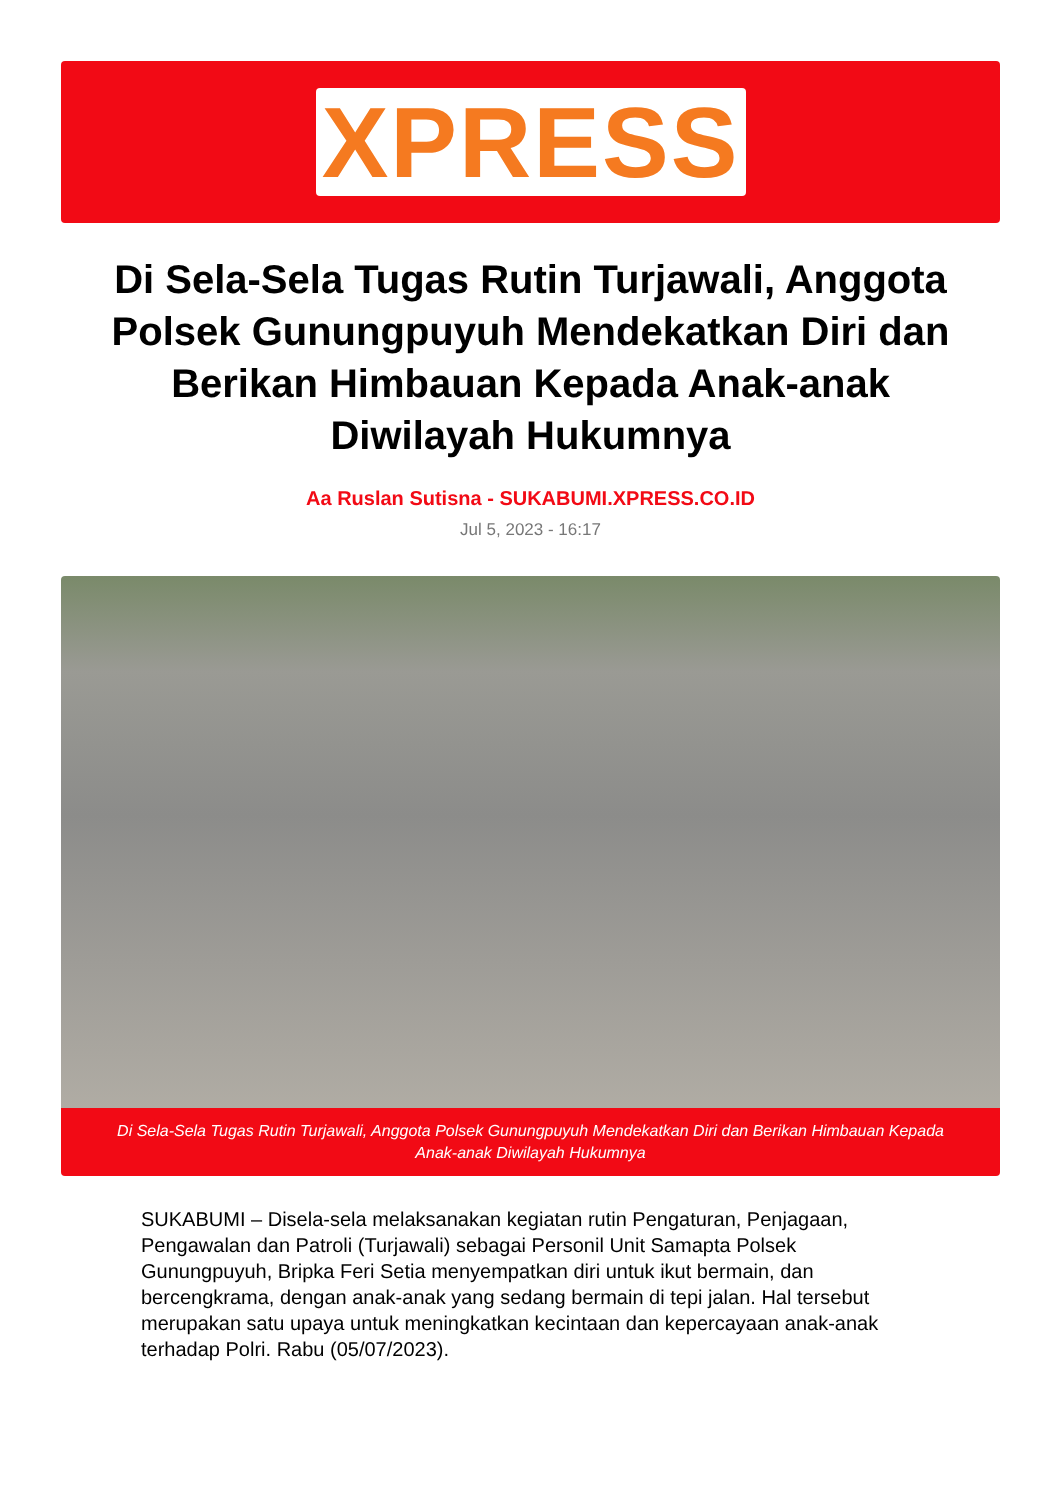XPRESS
Di Sela-Sela Tugas Rutin Turjawali, Anggota Polsek Gunungpuyuh Mendekatkan Diri dan Berikan Himbauan Kepada Anak-anak Diwilayah Hukumnya
Aa Ruslan Sutisna - SUKABUMI.XPRESS.CO.ID
Jul 5, 2023 - 16:17
Di Sela-Sela Tugas Rutin Turjawali, Anggota Polsek Gunungpuyuh Mendekatkan Diri dan Berikan Himbauan Kepada Anak-anak Diwilayah Hukumnya
SUKABUMI – Disela-sela melaksanakan kegiatan rutin Pengaturan, Penjagaan, Pengawalan dan Patroli (Turjawali) sebagai Personil Unit Samapta Polsek Gunungpuyuh, Bripka Feri Setia menyempatkan diri untuk ikut bermain, dan bercengkrama, dengan anak-anak yang sedang bermain di tepi jalan. Hal tersebut merupakan satu upaya untuk meningkatkan kecintaan dan kepercayaan anak-anak terhadap Polri. Rabu (05/07/2023).